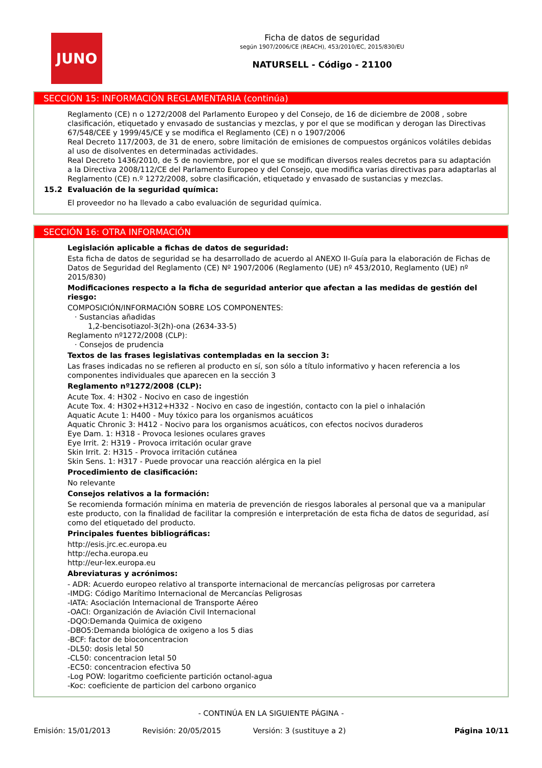JUNO
Ficha de datos de seguridad
según 1907/2006/CE (REACH), 453/2010/EC, 2015/830/EU
NATURSELL - Código - 21100
SECCIÓN 15: INFORMACIÓN REGLAMENTARIA (continúa)
Reglamento (CE) n o 1272/2008 del Parlamento Europeo y del Consejo, de 16 de diciembre de 2008 , sobre clasificación, etiquetado y envasado de sustancias y mezclas, y por el que se modifican y derogan las Directivas 67/548/CEE y 1999/45/CE y se modifica el Reglamento (CE) n o 1907/2006
Real Decreto 117/2003, de 31 de enero, sobre limitación de emisiones de compuestos orgánicos volátiles debidas al uso de disolventes en determinadas actividades.
Real Decreto 1436/2010, de 5 de noviembre, por el que se modifican diversos reales decretos para su adaptación a la Directiva 2008/112/CE del Parlamento Europeo y del Consejo, que modifica varias directivas para adaptarlas al Reglamento (CE) n.º 1272/2008, sobre clasificación, etiquetado y envasado de sustancias y mezclas.
15.2 Evaluación de la seguridad química:
El proveedor no ha llevado a cabo evaluación de seguridad química.
SECCIÓN 16: OTRA INFORMACIÓN
Legislación aplicable a fichas de datos de seguridad:
Esta ficha de datos de seguridad se ha desarrollado de acuerdo al ANEXO II-Guía para la elaboración de Fichas de Datos de Seguridad del Reglamento (CE) Nº 1907/2006 (Reglamento (UE) nº 453/2010, Reglamento (UE) nº 2015/830)
Modificaciones respecto a la ficha de seguridad anterior que afectan a las medidas de gestión del riesgo:
COMPOSICIÓN/INFORMACIÓN SOBRE LOS COMPONENTES:
· Sustancias añadidas
1,2-bencisotiazol-3(2h)-ona (2634-33-5)
Reglamento nº1272/2008 (CLP):
· Consejos de prudencia
Textos de las frases legislativas contempladas en la seccion 3:
Las frases indicadas no se refieren al producto en sí, son sólo a título informativo y hacen referencia a los componentes individuales que aparecen en la sección 3
Reglamento nº1272/2008 (CLP):
Acute Tox. 4: H302 - Nocivo en caso de ingestión
Acute Tox. 4: H302+H312+H332 - Nocivo en caso de ingestión, contacto con la piel o inhalación
Aquatic Acute 1: H400 - Muy tóxico para los organismos acuáticos
Aquatic Chronic 3: H412 - Nocivo para los organismos acuáticos, con efectos nocivos duraderos
Eye Dam. 1: H318 - Provoca lesiones oculares graves
Eye Irrit. 2: H319 - Provoca irritación ocular grave
Skin Irrit. 2: H315 - Provoca irritación cutánea
Skin Sens. 1: H317 - Puede provocar una reacción alérgica en la piel
Procedimiento de clasificación:
No relevante
Consejos relativos a la formación:
Se recomienda formación mínima en materia de prevención de riesgos laborales al personal que va a manipular este producto, con la finalidad de facilitar la compresión e interpretación de esta ficha de datos de seguridad, así como del etiquetado del producto.
Principales fuentes bibliográficas:
http://esis.jrc.ec.europa.eu
http://echa.europa.eu
http://eur-lex.europa.eu
Abreviaturas y acrónimos:
- ADR: Acuerdo europeo relativo al transporte internacional de mercancías peligrosas por carretera
-IMDG: Código Marítimo Internacional de Mercancías Peligrosas
-IATA: Asociación Internacional de Transporte Aéreo
-OACI: Organización de Aviación Civil Internacional
-DQO:Demanda Quimica de oxigeno
-DBO5:Demanda biológica de oxigeno a los 5 dias
-BCF: factor de bioconcentracion
-DL50: dosis letal 50
-CL50: concentracion letal 50
-EC50: concentracion efectiva 50
-Log POW: logaritmo coeficiente partición octanol-agua
-Koc: coeficiente de particion del carbono organico
- CONTINÚA EN LA SIGUIENTE PÁGINA -
Emisión: 15/01/2013 Revisión: 20/05/2015 Versión: 3 (sustituye a 2) Página 10/11